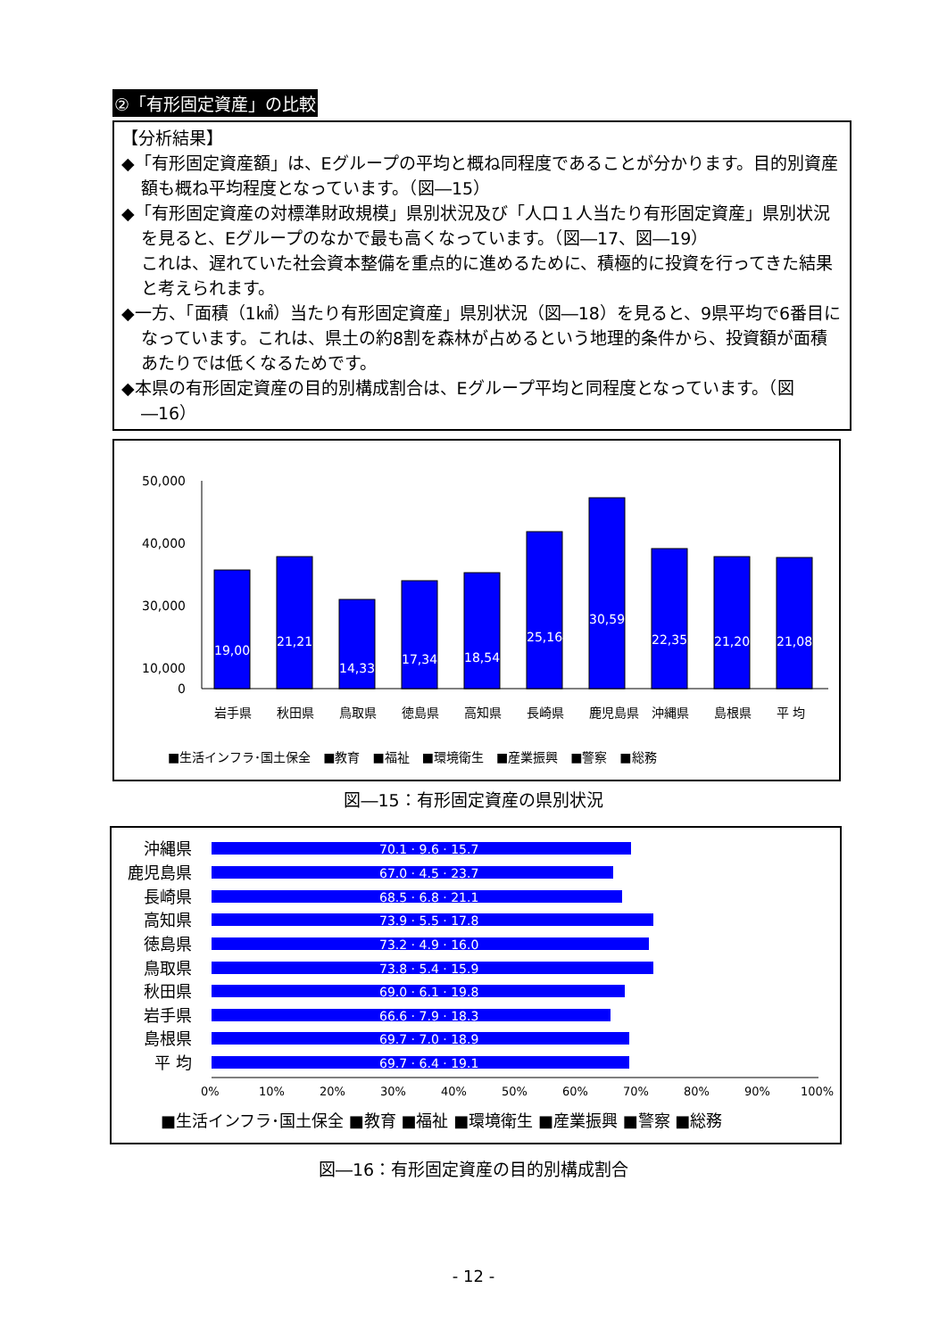②「有形固定資産」の比較
【分析結果】
◆「有形固定資産額」は、Eグループの平均と概ね同程度であることが分かります。目的別資産額も概ね平均程度となっています。（図―15）
◆「有形固定資産の対標準財政規模」県別状況及び「人口１人当たり有形固定資産」県別状況を見ると、Eグループのなかで最も高くなっています。（図―17、図―19）
これは、遅れていた社会資本整備を重点的に進めるために、積極的に投資を行ってきた結果と考えられます。
◆一方、「面積（1㎢）当たり有形固定資産」県別状況（図―18）を見ると、9県平均で6番目になっています。これは、県土の約8割を森林が占めるという地理的条件から、投資額が面積あたりでは低くなるためです。
◆本県の有形固定資産の目的別構成割合は、Eグループ平均と同程度となっています。（図―16）
50,000
40,000
30,000
10,000
0
19,005
21,212
14,333
17,342
18,542
25,164
30,590
22,358
21,205
21,083
岩手県
秋田県
鳥取県
徳島県
高知県
長崎県
鹿児島県
沖縄県
島根県
平 均
■生活インフラ･国土保全　■教育　■福祉　■環境衛生　■産業振興　■警察　■総務
図―15：有形固定資産の県別状況
沖縄県
鹿児島県
長崎県
高知県
徳島県
鳥取県
秋田県
岩手県
島根県
平 均
70.1 · 9.6 · 15.7
67.0 · 4.5 · 23.7
68.5 · 6.8 · 21.1
73.9 · 5.5 · 17.8
73.2 · 4.9 · 16.0
73.8 · 5.4 · 15.9
69.0 · 6.1 · 19.8
66.6 · 7.9 · 18.3
69.7 · 7.0 · 18.9
69.7 · 6.4 · 19.1
0%
10%
20%
30%
40%
50%
60%
70%
80%
90%
100%
■生活インフラ･国土保全 ■教育 ■福祉 ■環境衛生 ■産業振興 ■警察 ■総務
図―16：有形固定資産の目的別構成割合
- 12 -